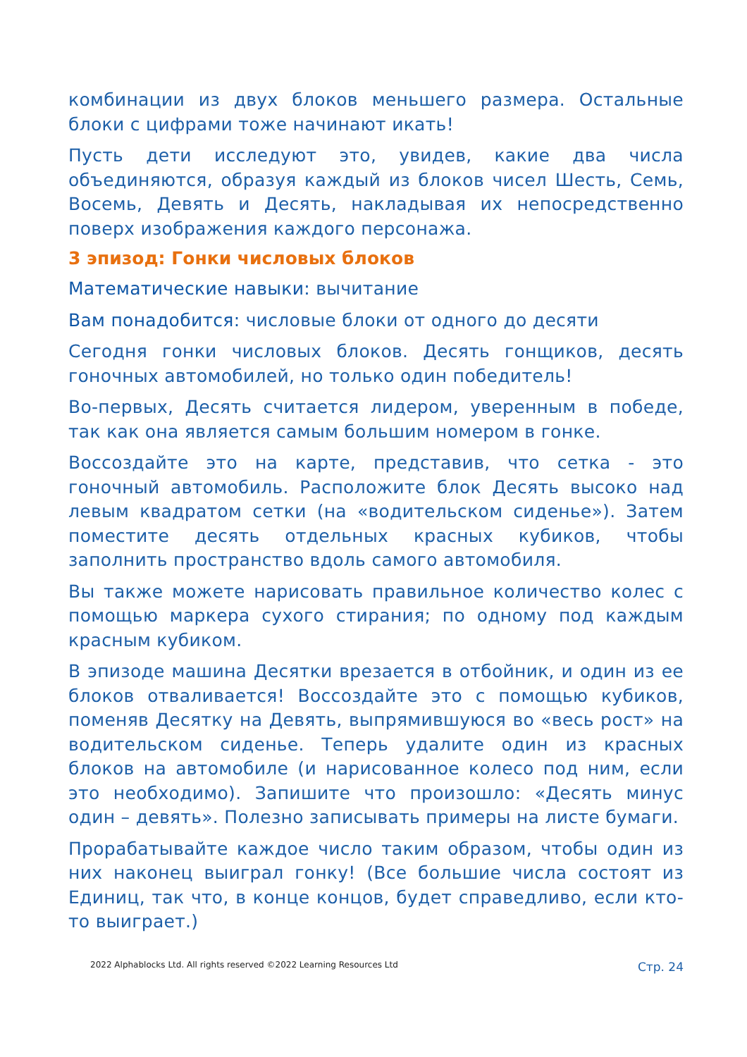комбинации из двух блоков меньшего размера. Остальные блоки с цифрами тоже начинают икать!
Пусть дети исследуют это, увидев, какие два числа объединяются, образуя каждый из блоков чисел Шесть, Семь, Восемь, Девять и Десять, накладывая их непосредственно поверх изображения каждого персонажа.
3 эпизод: Гонки числовых блоков
Математические навыки: вычитание
Вам понадобится: числовые блоки от одного до десяти
Сегодня гонки числовых блоков. Десять гонщиков, десять гоночных автомобилей, но только один победитель!
Во-первых, Десять считается лидером, уверенным в победе, так как она является самым большим номером в гонке.
Воссоздайте это на карте, представив, что сетка - это гоночный автомобиль. Расположите блок Десять высоко над левым квадратом сетки (на «водительском сиденье»). Затем поместите десять отдельных красных кубиков, чтобы заполнить пространство вдоль самого автомобиля.
Вы также можете нарисовать правильное количество колес с помощью маркера сухого стирания; по одному под каждым красным кубиком.
В эпизоде машина Десятки врезается в отбойник, и один из ее блоков отваливается! Воссоздайте это с помощью кубиков, поменяв Десятку на Девять, выпрямившуюся во «весь рост» на водительском сиденье. Теперь удалите один из красных блоков на автомобиле (и нарисованное колесо под ним, если это необходимо). Запишите что произошло: «Десять минус один – девять». Полезно записывать примеры на листе бумаги.
Прорабатывайте каждое число таким образом, чтобы один из них наконец выиграл гонку! (Все большие числа состоят из Единиц, так что, в конце концов, будет справедливо, если кто-то выиграет.)
2022 Alphablocks Ltd. All rights reserved ©2022 Learning Resources Ltd Стр. 24